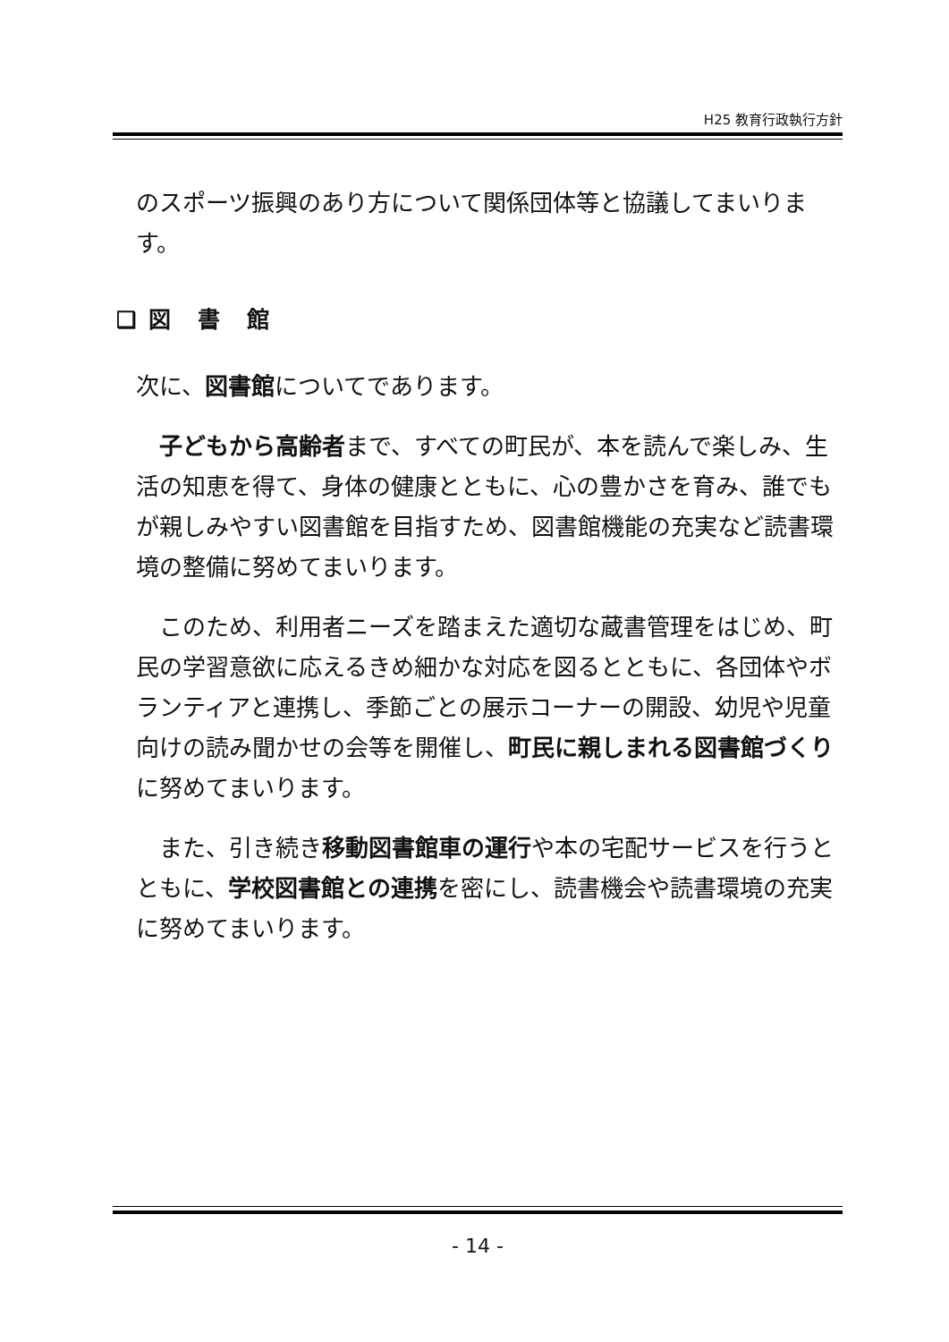H25 教育行政執行方針
のスポーツ振興のあり方について関係団体等と協議してまいります。
❑ 図　書　館
次に、図書館についてであります。
　子どもから高齢者まで、すべての町民が、本を読んで楽しみ、生活の知恵を得て、身体の健康とともに、心の豊かさを育み、誰でもが親しみやすい図書館を目指すため、図書館機能の充実など読書環境の整備に努めてまいります。
　このため、利用者ニーズを踏まえた適切な蔵書管理をはじめ、町民の学習意欲に応えるきめ細かな対応を図るとともに、各団体やボランティアと連携し、季節ごとの展示コーナーの開設、幼児や児童向けの読み聞かせの会等を開催し、町民に親しまれる図書館づくりに努めてまいります。
　また、引き続き移動図書館車の運行や本の宅配サービスを行うとともに、学校図書館との連携を密にし、読書機会や読書環境の充実に努めてまいります。
- 14 -